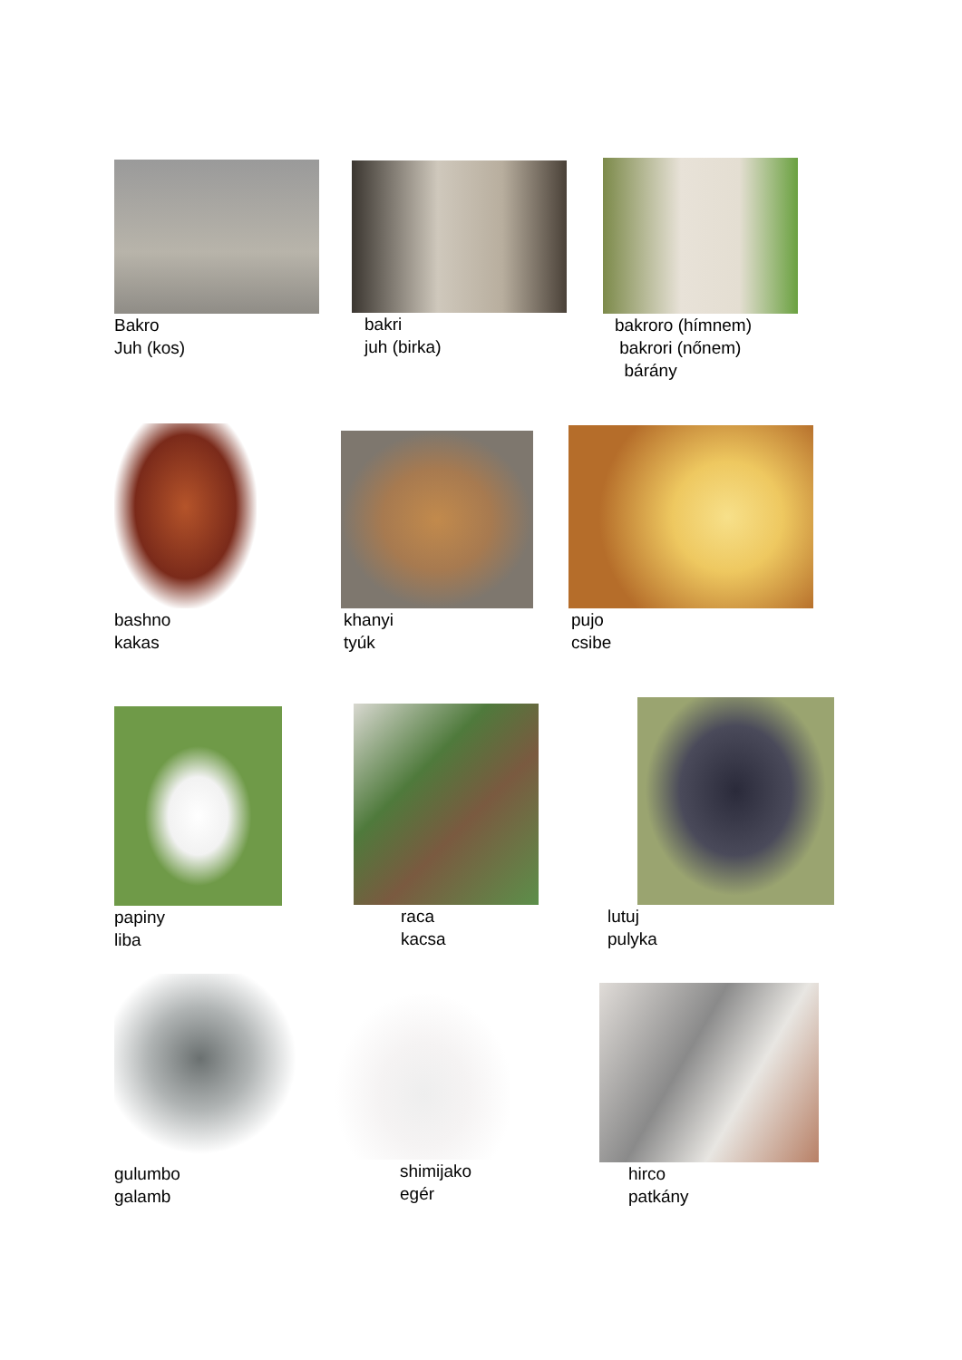Bakro
Juh (kos)
bakri
juh (birka)
bakroro (hímnem)
bakrori (nőnem)
bárány
bashno
kakas
khanyi
tyúk
pujo
csibe
papiny
liba
raca
kacsa
lutuj
pulyka
gulumbo
galamb
shimijako
egér
hirco
patkány